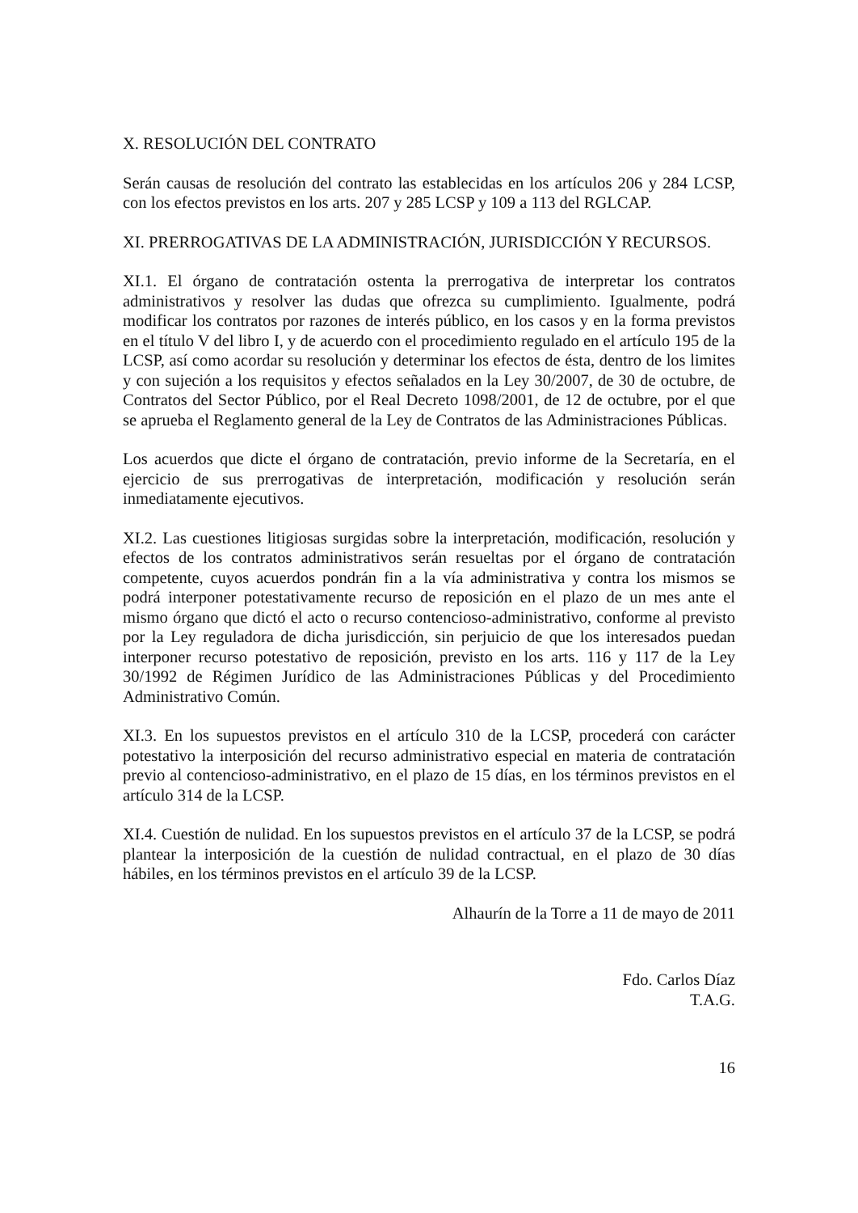X. RESOLUCIÓN DEL CONTRATO
Serán causas de resolución del contrato las establecidas en los artículos 206 y 284 LCSP, con los efectos previstos en los arts. 207 y 285 LCSP y 109 a 113 del RGLCAP.
XI. PRERROGATIVAS DE LA ADMINISTRACIÓN, JURISDICCIÓN Y RECURSOS.
XI.1. El órgano de contratación ostenta la prerrogativa de interpretar los contratos administrativos y resolver las dudas que ofrezca su cumplimiento. Igualmente, podrá modificar los contratos por razones de interés público, en los casos y en la forma previstos en el título V del libro I, y de acuerdo con el procedimiento regulado en el artículo 195 de la LCSP, así como acordar su resolución y determinar los efectos de ésta, dentro de los limites y con sujeción a los requisitos y efectos señalados en la Ley 30/2007, de 30 de octubre, de Contratos del Sector Público, por el Real Decreto 1098/2001, de 12 de octubre, por el que se aprueba el Reglamento general de la Ley de Contratos de las Administraciones Públicas.
Los acuerdos que dicte el órgano de contratación, previo informe de la Secretaría, en el ejercicio de sus prerrogativas de interpretación, modificación y resolución serán inmediatamente ejecutivos.
XI.2. Las cuestiones litigiosas surgidas sobre la interpretación, modificación, resolución y efectos de los contratos administrativos serán resueltas por el órgano de contratación competente, cuyos acuerdos pondrán fin a la vía administrativa y contra los mismos se podrá interponer potestativamente recurso de reposición en el plazo de un mes ante el mismo órgano que dictó el acto o recurso contencioso-administrativo, conforme al previsto por la Ley reguladora de dicha jurisdicción, sin perjuicio de que los interesados puedan interponer recurso potestativo de reposición, previsto en los arts. 116 y 117 de la Ley 30/1992 de Régimen Jurídico de las Administraciones Públicas y del Procedimiento Administrativo Común.
XI.3. En los supuestos previstos en el artículo 310 de la LCSP, procederá con carácter potestativo la interposición del recurso administrativo especial en materia de contratación previo al contencioso-administrativo, en el plazo de 15 días, en los términos previstos en el artículo 314 de la LCSP.
XI.4. Cuestión de nulidad. En los supuestos previstos en el artículo 37 de la LCSP, se podrá plantear la interposición de la cuestión de nulidad contractual, en el plazo de 30 días hábiles, en los términos previstos en el artículo 39 de la LCSP.
Alhaurín de la Torre a 11 de mayo de 2011
Fdo. Carlos Díaz
T.A.G.
16